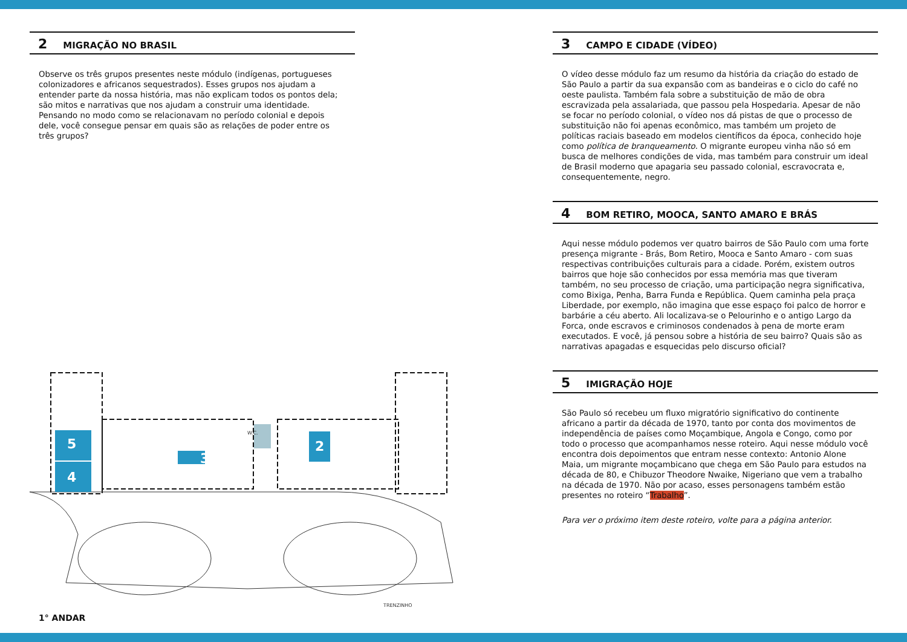2 MIGRAÇÃO NO BRASIL
Observe os três grupos presentes neste módulo (indígenas, portugueses colonizadores e africanos sequestrados). Esses grupos nos ajudam a entender parte da nossa história, mas não explicam todos os pontos dela; são mitos e narrativas que nos ajudam a construir uma identidade. Pensando no modo como se relacionavam no período colonial e depois dele, você consegue pensar em quais são as relações de poder entre os três grupos?
5
4
3
2
W.C.
TRENZINHO
1° ANDAR
3 CAMPO E CIDADE (VÍDEO)
O vídeo desse módulo faz um resumo da história da criação do estado de São Paulo a partir da sua expansão com as bandeiras e o ciclo do café no oeste paulista. Também fala sobre a substituição de mão de obra escravizada pela assalariada, que passou pela Hospedaria. Apesar de não se focar no período colonial, o vídeo nos dá pistas de que o processo de substituição não foi apenas econômico, mas também um projeto de políticas raciais baseado em modelos científicos da época, conhecido hoje como política de branqueamento. O migrante europeu vinha não só em busca de melhores condições de vida, mas também para construir um ideal de Brasil moderno que apagaria seu passado colonial, escravocrata e, consequentemente, negro.
4 BOM RETIRO, MOOCA, SANTO AMARO E BRÁS
Aqui nesse módulo podemos ver quatro bairros de São Paulo com uma forte presença migrante - Brás, Bom Retiro, Mooca e Santo Amaro - com suas respectivas contribuições culturais para a cidade. Porém, existem outros bairros que hoje são conhecidos por essa memória mas que tiveram também, no seu processo de criação, uma participação negra significativa, como Bixiga, Penha, Barra Funda e República. Quem caminha pela praça Liberdade, por exemplo, não imagina que esse espaço foi palco de horror e barbárie a céu aberto. Ali localizava-se o Pelourinho e o antigo Largo da Forca, onde escravos e criminosos condenados à pena de morte eram executados. E você, já pensou sobre a história de seu bairro? Quais são as narrativas apagadas e esquecidas pelo discurso oficial?
5 IMIGRAÇÃO HOJE
São Paulo só recebeu um fluxo migratório significativo do continente africano a partir da década de 1970, tanto por conta dos movimentos de independência de países como Moçambique, Angola e Congo, como por todo o processo que acompanhamos nesse roteiro. Aqui nesse módulo você encontra dois depoimentos que entram nesse contexto: Antonio Alone Maia, um migrante moçambicano que chega em São Paulo para estudos na década de 80, e Chibuzor Theodore Nwaike, Nigeriano que vem a trabalho na década de 1970. Não por acaso, esses personagens também estão presentes no roteiro “Trabalho”.
Para ver o próximo item deste roteiro, volte para a página anterior.